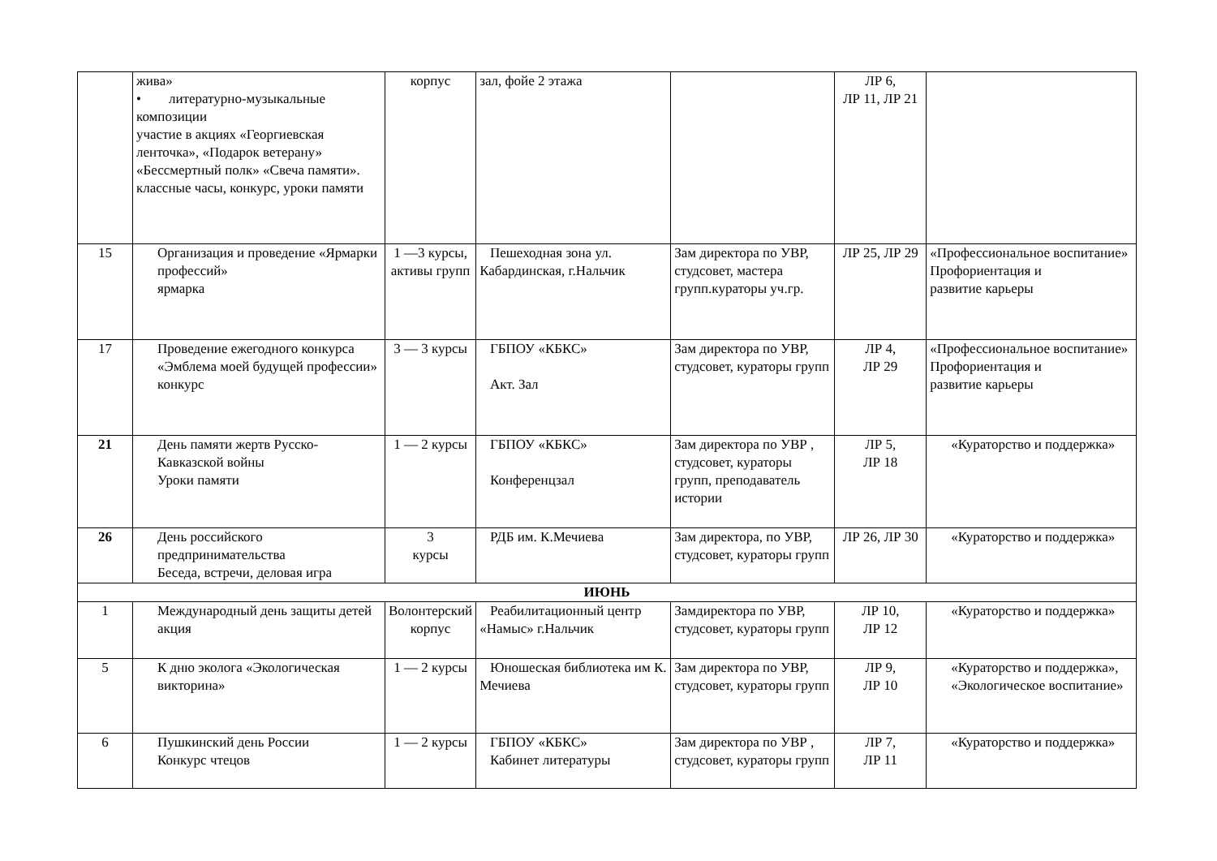| | жива» • литературно-музыкальные композиции участие в акциях «Георгиевская ленточка», «Подарок ветерану» «Бессмертный полк» «Свеча памяти». классные часы, конкурс, уроки памяти | корпус | зал, фойе 2 этажа | | ЛР 6, ЛР 11, ЛР 21 | |
| 15 | Организация и проведение «Ярмарки профессий» ярмарка | 1 —3 курсы, активы групп | Пешеходная зона ул. Кабардинская, г.Нальчик | Зам директора по УВР, студсовет, мастера групп.кураторы уч.гр. | ЛР 25, ЛР 29 | «Профессиональное воспитание» Профориентация и развитие карьеры |
| 17 | Проведение ежегодного конкурса «Эмблема моей будущей профессии» конкурс | 3 — 3 курсы | ГБПОУ «КБКС» Акт. Зал | Зам директора по УВР, студсовет, кураторы групп | ЛР 4, ЛР 29 | «Профессиональное воспитание» Профориентация и развитие карьеры |
| 21 | День памяти жертв Русско-Кавказской войны Уроки памяти | 1 — 2 курсы | ГБПОУ «КБКС» Конференцзал | Зам директора по УВР , студсовет, кураторы групп, преподаватель истории | ЛР 5, ЛР 18 | «Кураторство и поддержка» |
| 26 | День российского предпринимательства Беседа, встречи, деловая игра | 3 курсы | РДБ им. К.Мечиева | Зам директора, по УВР, студсовет, кураторы групп | ЛР 26, ЛР 30 | «Кураторство и поддержка» |
| ИЮНЬ | | | | | | |
| 1 | Международный день защиты детей акция | Волонтерский корпус | Реабилитационный центр «Намыс» г.Нальчик | Замдиректора по УВР, студсовет, кураторы групп | ЛР 10, ЛР 12 | «Кураторство и поддержка» |
| 5 | К дню эколога «Экологическая викторина» | 1 — 2 курсы | Юношеская библиотека им К. Мечиева | Зам директора по УВР, студсовет, кураторы групп | ЛР 9, ЛР 10 | «Кураторство и поддержка», «Экологическое воспитание» |
| 6 | Пушкинский день России Конкурс чтецов | 1 — 2 курсы | ГБПОУ «КБКС» Кабинет литературы | Зам директора по УВР , студсовет, кураторы групп | ЛР 7, ЛР 11 | «Кураторство и поддержка» |